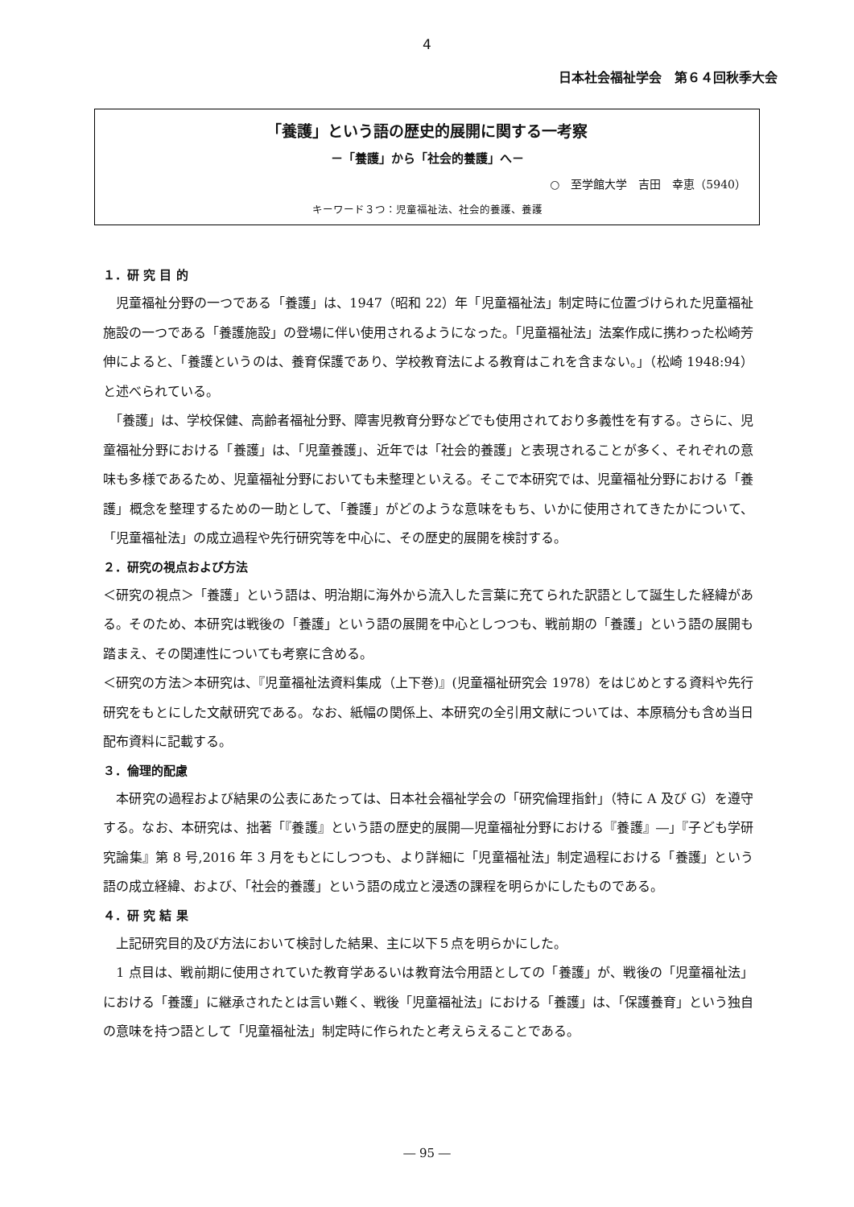4
日本社会福祉学会　第６４回秋季大会
「養護」という語の歴史的展開に関する一考察
－「養護」から「社会的養護」へ－
○　至学館大学　吉田　幸恵（5940）
キーワード３つ：児童福祉法、社会的養護、養護
１．研 究 目 的
　児童福祉分野の一つである「養護」は、1947（昭和 22）年「児童福祉法」制定時に位置づけられた児童福祉施設の一つである「養護施設」の登場に伴い使用されるようになった。「児童福祉法」法案作成に携わった松崎芳伸によると、「養護というのは、養育保護であり、学校教育法による教育はこれを含まない。」（松崎 1948:94）と述べられている。
　「養護」は、学校保健、高齢者福祉分野、障害児教育分野などでも使用されており多義性を有する。さらに、児童福祉分野における「養護」は、「児童養護」、近年では「社会的養護」と表現されることが多く、それぞれの意味も多様であるため、児童福祉分野においても未整理といえる。そこで本研究では、児童福祉分野における「養護」概念を整理するための一助として、「養護」がどのような意味をもち、いかに使用されてきたかについて、「児童福祉法」の成立過程や先行研究等を中心に、その歴史的展開を検討する。
２．研究の視点および方法
＜研究の視点＞「養護」という語は、明治期に海外から流入した言葉に充てられた訳語として誕生した経緯がある。そのため、本研究は戦後の「養護」という語の展開を中心としつつも、戦前期の「養護」という語の展開も踏まえ、その関連性についても考察に含める。
＜研究の方法＞本研究は、『児童福祉法資料集成（上下巻)』(児童福祉研究会 1978）をはじめとする資料や先行研究をもとにした文献研究である。なお、紙幅の関係上、本研究の全引用文献については、本原稿分も含め当日配布資料に記載する。
３．倫理的配慮
　本研究の過程および結果の公表にあたっては、日本社会福祉学会の「研究倫理指針」（特に A 及び G）を遵守する。なお、本研究は、拙著「『養護』という語の歴史的展開―児童福祉分野における『養護』―」『子ども学研究論集』第 8 号,2016 年 3 月をもとにしつつも、より詳細に「児童福祉法」制定過程における「養護」という語の成立経緯、および、「社会的養護」という語の成立と浸透の課程を明らかにしたものである。
４．研 究 結 果
　上記研究目的及び方法において検討した結果、主に以下５点を明らかにした。
　1 点目は、戦前期に使用されていた教育学あるいは教育法令用語としての「養護」が、戦後の「児童福祉法」における「養護」に継承されたとは言い難く、戦後「児童福祉法」における「養護」は、「保護養育」という独自の意味を持つ語として「児童福祉法」制定時に作られたと考えらえることである。
― 95 ―